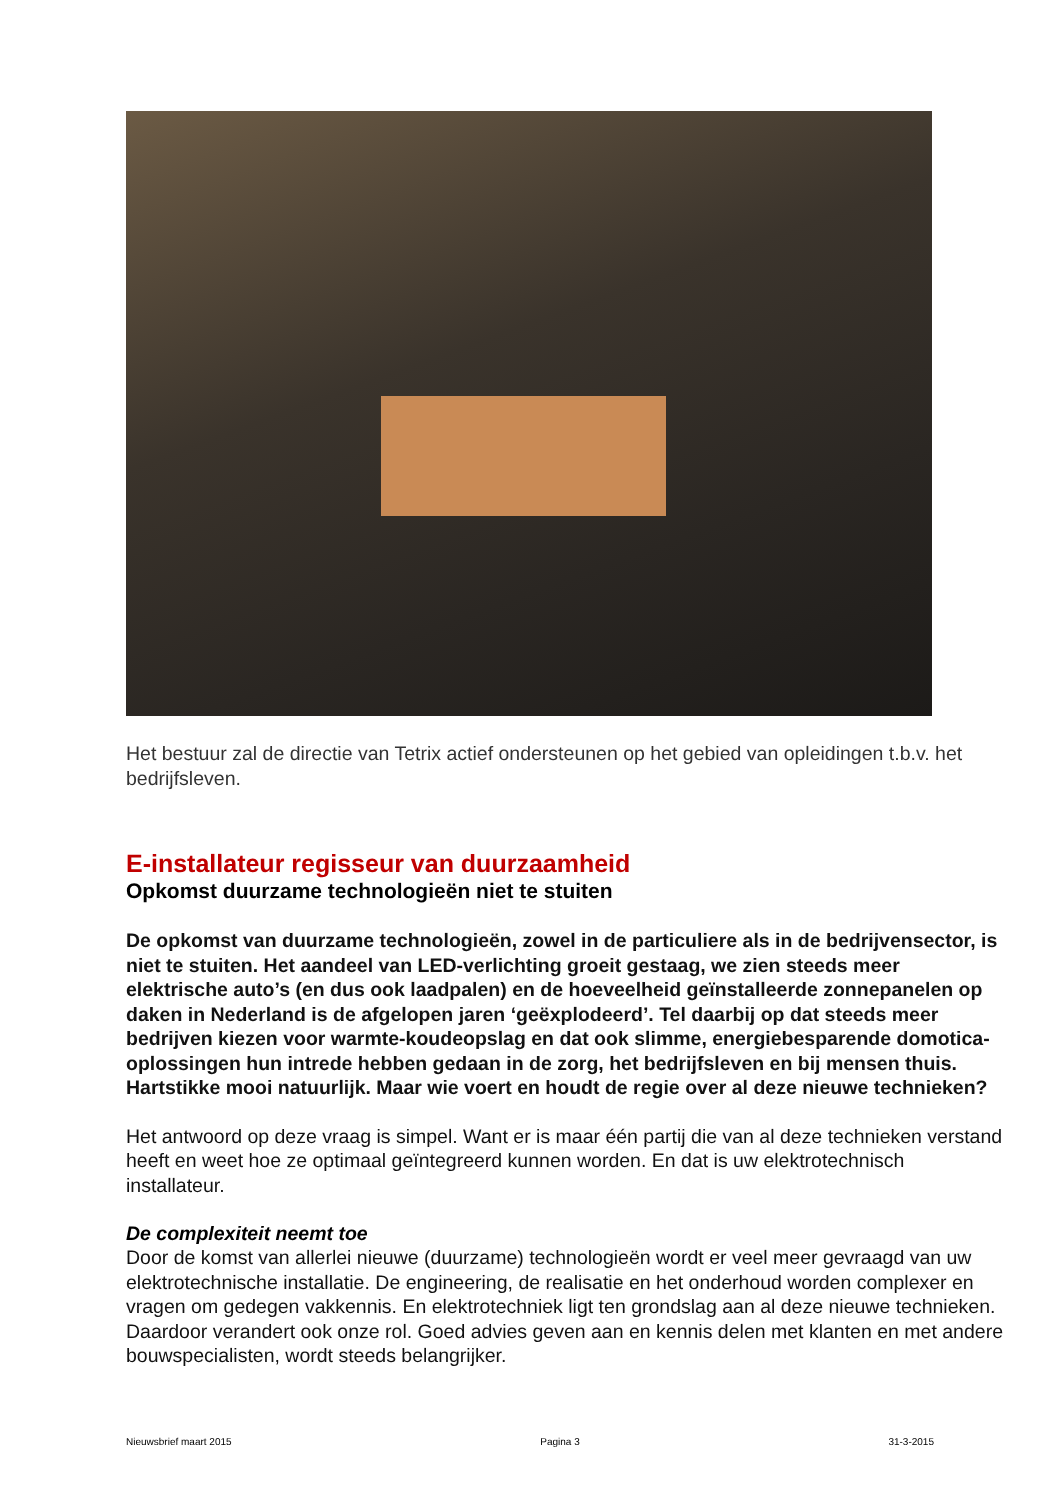Het bestuur zal de directie van Tetrix actief ondersteunen op het gebied van opleidingen t.b.v. het bedrijfsleven.
E-installateur regisseur van duurzaamheid
Opkomst duurzame technologieën niet te stuiten
De opkomst van duurzame technologieën, zowel in de particuliere als in de bedrijvensector, is niet te stuiten. Het aandeel van LED-verlichting groeit gestaag, we zien steeds meer elektrische auto’s (en dus ook laadpalen) en de hoeveelheid geïnstalleerde zonnepanelen op daken in Nederland is de afgelopen jaren ‘geëxplodeerd’. Tel daarbij op dat steeds meer bedrijven kiezen voor warmte-koudeopslag en dat ook slimme, energiebesparende domotica-oplossingen hun intrede hebben gedaan in de zorg, het bedrijfsleven en bij mensen thuis. Hartstikke mooi natuurlijk. Maar wie voert en houdt de regie over al deze nieuwe technieken?
Het antwoord op deze vraag is simpel. Want er is maar één partij die van al deze technieken verstand heeft en weet hoe ze optimaal geïntegreerd kunnen worden. En dat is uw elektrotechnisch installateur.
De complexiteit neemt toe
Door de komst van allerlei nieuwe (duurzame) technologieën wordt er veel meer gevraagd van uw elektrotechnische installatie. De engineering, de realisatie en het onderhoud worden complexer en vragen om gedegen vakkennis. En elektrotechniek ligt ten grondslag aan al deze nieuwe technieken. Daardoor verandert ook onze rol. Goed advies geven aan en kennis delen met klanten en met andere bouwspecialisten, wordt steeds belangrijker.
Nieuwsbrief maart 2015 Pagina 3 31-3-2015